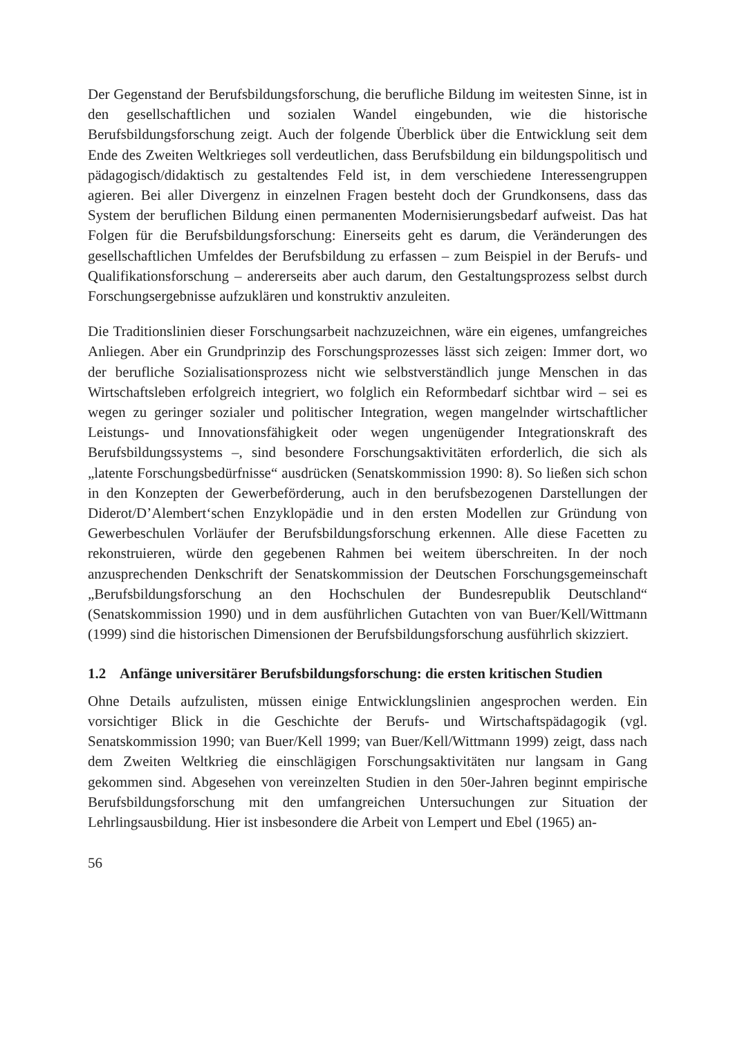Der Gegenstand der Berufsbildungsforschung, die berufliche Bildung im weitesten Sinne, ist in den gesellschaftlichen und sozialen Wandel eingebunden, wie die historische Berufsbildungsforschung zeigt. Auch der folgende Überblick über die Entwicklung seit dem Ende des Zweiten Weltkrieges soll verdeutlichen, dass Berufsbildung ein bildungspolitisch und pädagogisch/didaktisch zu gestaltendes Feld ist, in dem verschiedene Interessengruppen agieren. Bei aller Divergenz in einzelnen Fragen besteht doch der Grundkonsens, dass das System der beruflichen Bildung einen permanenten Modernisierungsbedarf aufweist. Das hat Folgen für die Berufsbildungsforschung: Einerseits geht es darum, die Veränderungen des gesellschaftlichen Umfeldes der Berufsbildung zu erfassen – zum Beispiel in der Berufs- und Qualifikationsforschung – andererseits aber auch darum, den Gestaltungsprozess selbst durch Forschungsergebnisse aufzuklären und konstruktiv anzuleiten.
Die Traditionslinien dieser Forschungsarbeit nachzuzeichnen, wäre ein eigenes, umfangreiches Anliegen. Aber ein Grundprinzip des Forschungsprozesses lässt sich zeigen: Immer dort, wo der berufliche Sozialisationsprozess nicht wie selbstverständlich junge Menschen in das Wirtschaftsleben erfolgreich integriert, wo folglich ein Reformbedarf sichtbar wird – sei es wegen zu geringer sozialer und politischer Integration, wegen mangelnder wirtschaftlicher Leistungs- und Innovationsfähigkeit oder wegen ungenügender Integrationskraft des Berufsbildungssystems –, sind besondere Forschungsaktivitäten erforderlich, die sich als „latente Forschungsbedürfnisse“ ausdrücken (Senatskommission 1990: 8). So ließen sich schon in den Konzepten der Gewerbeförderung, auch in den berufsbezogenen Darstellungen der Diderot/D’Alembert‘schen Enzyklopädie und in den ersten Modellen zur Gründung von Gewerbeschulen Vorläufer der Berufsbildungsforschung erkennen. Alle diese Facetten zu rekonstruieren, würde den gegebenen Rahmen bei weitem überschreiten. In der noch anzusprechenden Denkschrift der Senatskommission der Deutschen Forschungsgemeinschaft „Berufsbildungsforschung an den Hochschulen der Bundesrepublik Deutschland“ (Senatskommission 1990) und in dem ausführlichen Gutachten von van Buer/Kell/Wittmann (1999) sind die historischen Dimensionen der Berufsbildungsforschung ausführlich skizziert.
1.2 Anfänge universitärer Berufsbildungsforschung: die ersten kritischen Studien
Ohne Details aufzulisten, müssen einige Entwicklungslinien angesprochen werden. Ein vorsichtiger Blick in die Geschichte der Berufs- und Wirtschaftspädagogik (vgl. Senatskommission 1990; van Buer/Kell 1999; van Buer/Kell/Wittmann 1999) zeigt, dass nach dem Zweiten Weltkrieg die einschlägigen Forschungsaktivitäten nur langsam in Gang gekommen sind. Abgesehen von vereinzelten Studien in den 50er-Jahren beginnt empirische Berufsbildungsforschung mit den umfangreichen Untersuchungen zur Situation der Lehrlingsausbildung. Hier ist insbesondere die Arbeit von Lempert und Ebel (1965) an-
56